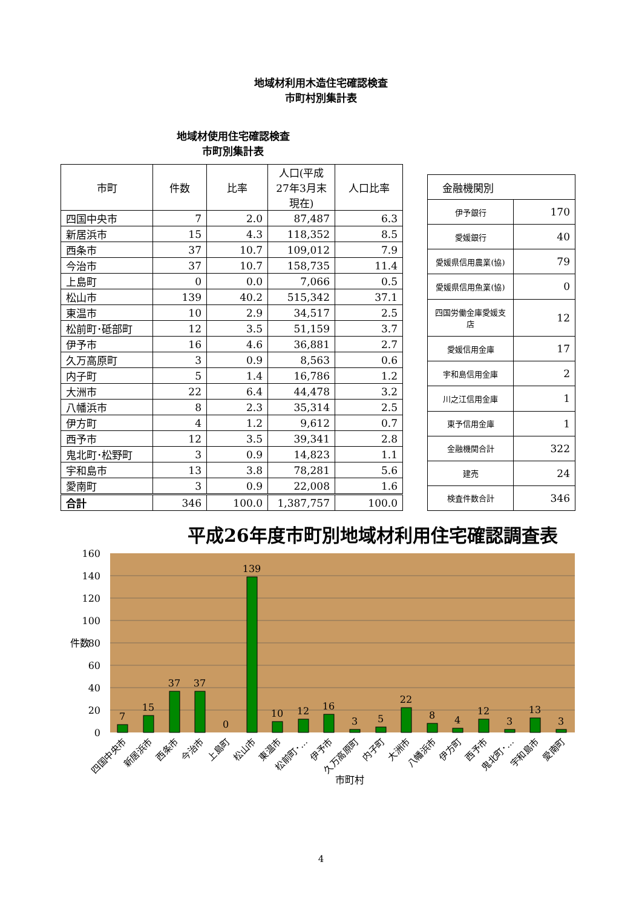地域材利用木造住宅確認検査
市町村別集計表
地域材使用住宅確認検査
市町別集計表
| 市町 | 件数 | 比率 | 人口(平成27年3月末現在) | 人口比率 |
| --- | --- | --- | --- | --- |
| 四国中央市 | 7 | 2.0 | 87,487 | 6.3 |
| 新居浜市 | 15 | 4.3 | 118,352 | 8.5 |
| 西条市 | 37 | 10.7 | 109,012 | 7.9 |
| 今治市 | 37 | 10.7 | 158,735 | 11.4 |
| 上島町 | 0 | 0.0 | 7,066 | 0.5 |
| 松山市 | 139 | 40.2 | 515,342 | 37.1 |
| 東温市 | 10 | 2.9 | 34,517 | 2.5 |
| 松前町･砥部町 | 12 | 3.5 | 51,159 | 3.7 |
| 伊予市 | 16 | 4.6 | 36,881 | 2.7 |
| 久万高原町 | 3 | 0.9 | 8,563 | 0.6 |
| 内子町 | 5 | 1.4 | 16,786 | 1.2 |
| 大洲市 | 22 | 6.4 | 44,478 | 3.2 |
| 八幡浜市 | 8 | 2.3 | 35,314 | 2.5 |
| 伊方町 | 4 | 1.2 | 9,612 | 0.7 |
| 西予市 | 12 | 3.5 | 39,341 | 2.8 |
| 鬼北町･松野町 | 3 | 0.9 | 14,823 | 1.1 |
| 宇和島市 | 13 | 3.8 | 78,281 | 5.6 |
| 愛南町 | 3 | 0.9 | 22,008 | 1.6 |
| 合計 | 346 | 100.0 | 1,387,757 | 100.0 |
| 金融機関別 | |
| 伊予銀行 | 170 |
| 愛媛銀行 | 40 |
| 愛媛県信用農業(協) | 79 |
| 愛媛県信用魚業(協) | 0 |
| 四国労働金庫愛媛支店 | 12 |
| 愛媛信用金庫 | 17 |
| 宇和島信用金庫 | 2 |
| 川之江信用金庫 | 1 |
| 東予信用金庫 | 1 |
| 金融機関合計 | 322 |
| 建売 | 24 |
| 検査件数合計 | 346 |
平成26年度市町別地域材利用住宅確認調査表
160
140
120
100
80
60
40
20
0
件数
7
15
37
37
0
139
10
12
16
3
5
22
8
4
12
3
13
3
四国中央市
新居浜市
西条市
今治市
上島町
松山市
東温市
松前町･…
伊予市
久万高原町
内子町
大洲市
八幡浜市
伊方町
西予市
鬼北町･…
宇和島市
愛南町
市町村
4